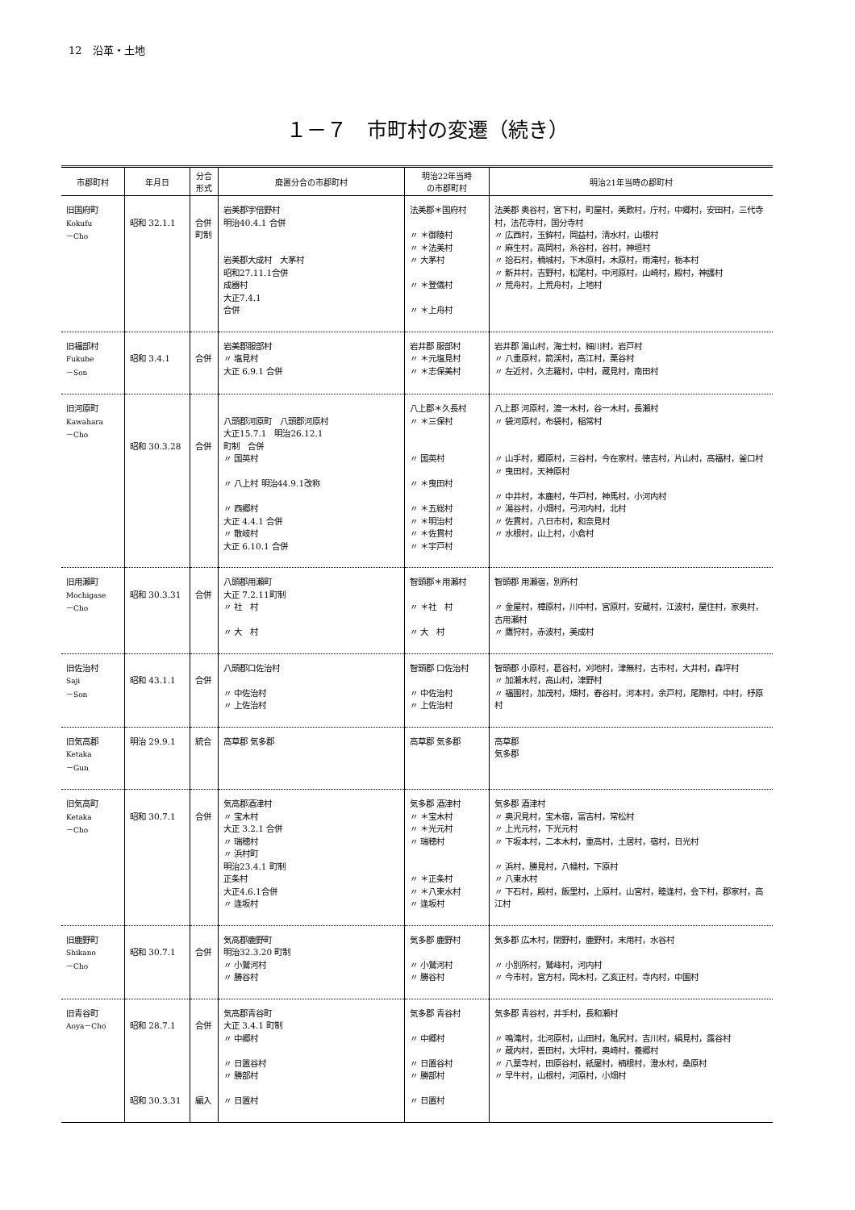12　沿革・土地
１－７　市町村の変遷（続き）
| 市郡町村 | 年月日 | 分合 形式 | 廃置分合の市郡町村 | 明治22年当時 の市郡町村 | 明治21年当時の郡町村 |
| --- | --- | --- | --- | --- | --- |
| 旧国府町 Kokufu －Cho | 昭和 32.1.1 | 合併 町制 | 岩美郡宇倍野村 明治40.4.1 合併 岩美郡大成村 大茅村 昭和27.11.1合併 成器村 大正7.4.1 合併 | 法美郡＊国府村 〃 ＊御陵村 〃 ＊法美村 〃 大茅村 〃 ＊登儀村 〃 ＊上舟村 | 法美郡 奥谷村，宮下村，町屋村，美歎村，庁村，中郷村，安田村，三代寺村，法花寺村，国分寺村 〃 広西村，玉鉾村，岡益村，清水村，山根村 〃 麻生村，高岡村，糸谷村，谷村，神垣村 〃 拾石村，楠城村，下木原村，木原村，雨滝村，栃本村 〃 新井村，吉野村，松尾村，中河原村，山崎村，殿村，神護村 〃 荒舟村，上荒舟村，上地村 |
| 旧福部村 Fukube －Son | 昭和 3.4.1 | 合併 | 岩美郡服部村 〃 塩見村 大正 6.9.1 合併 | 岩井郡 服部村 〃 ＊元塩見村 〃 ＊志保美村 | 岩井郡 湯山村，海士村，細川村，岩戸村 〃 八重原村，箭渓村，高江村，栗谷村 〃 左近村，久志羅村，中村，蔵見村，南田村 |
| 旧河原町 Kawahara －Cho | 昭和 30.3.28 | 合併 | 八頭郡河原町 八頭郡河原村 大正15.7.1 明治26.12.1 町制 合併 〃 国英村 〃 八上村 明治44.9.1改称 〃 西郷村 大正 4.4.1 合併 〃 散岐村 大正 6.10.1 合併 | 八上郡＊久長村 〃 ＊三保村 〃 国英村 〃 ＊曳田村 〃 ＊五総村 〃 ＊明治村 〃 ＊佐貫村 〃 ＊宇戸村 | 八上郡 河原村，渡一木村，谷一木村，長瀬村 〃 袋河原村，布袋村，稲常村 〃 山手村，郷原村，三谷村，今在家村，徳吉村，片山村，高福村，釜口村 〃 曳田村，天神原村 〃 中井村，本鹿村，牛戸村，神馬村，小河内村 〃 湯谷村，小畑村，弓河内村，北村 〃 佐貫村，八日市村，和奈見村 〃 水根村，山上村，小倉村 |
| 旧用瀬町 Mochigase －Cho | 昭和 30.3.31 | 合併 | 八頭郡用瀬町 大正 7.2.11町制 〃 社 村 〃 大 村 | 智頭郡＊用瀬村 〃 ＊社 村 〃 大 村 | 智頭郡 用瀬宿，別所村 〃 金屋村，樟原村，川中村，宮原村，安蔵村，江波村，屋住村，家奥村，古用瀬村 〃 鷹狩村，赤波村，美成村 |
| 旧佐治村 Saji －Son | 昭和 43.1.1 | 合併 | 八頭郡口佐治村 〃 中佐治村 〃 上佐治村 | 智頭郡 口佐治村 〃 中佐治村 〃 上佐治村 | 智頭郡 小原村，葛谷村，刈地村，津無村，古市村，大井村，森坪村 〃 加瀬木村，高山村，津野村 〃 福園村，加茂村，畑村，舂谷村，河本村，余戸村，尾際村，中村，杼原村 |
| 旧気高郡 Ketaka －Gun | 明治 29.9.1 | 統合 | 高草郡 気多郡 | 高草郡 気多郡 | 高草郡 気多郡 |
| 旧気高町 Ketaka －Cho | 昭和 30.7.1 | 合併 | 気高郡酒津村 〃 宝木村 大正 3.2.1 合併 〃 瑞穂村 〃 浜村町 明治23.4.1 町制 正条村 大正4.6.1合併 〃 逢坂村 | 気多郡 酒津村 〃 ＊宝木村 〃 ＊光元村 〃 瑞穂村 〃 ＊正条村 〃 ＊八束水村 〃 逢坂村 | 気多郡 酒津村 〃 奥沢見村，宝木宿，富吉村，常松村 〃 上光元村，下光元村 〃 下坂本村，二本木村，重高村，土居村，宿村，日光村 〃 浜村，勝見村，八幡村，下原村 〃 八東水村 〃 下石村，殿村，飯里村，上原村，山宮村，睦逢村，会下村，郡家村，高江村 |
| 旧鹿野町 Shikano －Cho | 昭和 30.7.1 | 合併 | 気高郡鹿野町 明治32.3.20 町制 〃 小鷲河村 〃 勝谷村 | 気多郡 鹿野村 〃 小鷲河村 〃 勝谷村 | 気多郡 広木村，閉野村，鹿野村，末用村，水谷村 〃 小別所村，鷲峰村，河内村 〃 今市村，宮方村，岡木村，乙亥正村，寺内村，中園村 |
| 旧青谷町 Aoya－Cho | 昭和 28.7.1 昭和 30.3.31 | 合併 編入 | 気高郡青谷町 大正 3.4.1 町制 〃 中郷村 〃 日置谷村 〃 勝部村 〃 日置村 | 気多郡 青谷村 〃 中郷村 〃 日置谷村 〃 勝部村 〃 日置村 | 気多郡 青谷村，井手村，長和瀬村 〃 鳴滝村，北河原村，山田村，亀尻村，吉川村，絹見村，露谷村 〃 蔵内村，善田村，大坪村，奥崎村，養郷村 〃 八葉寺村，田原谷村，紙屋村，楠根村，澄水村，桑原村 〃 早牛村，山根村，河原村，小畑村 |